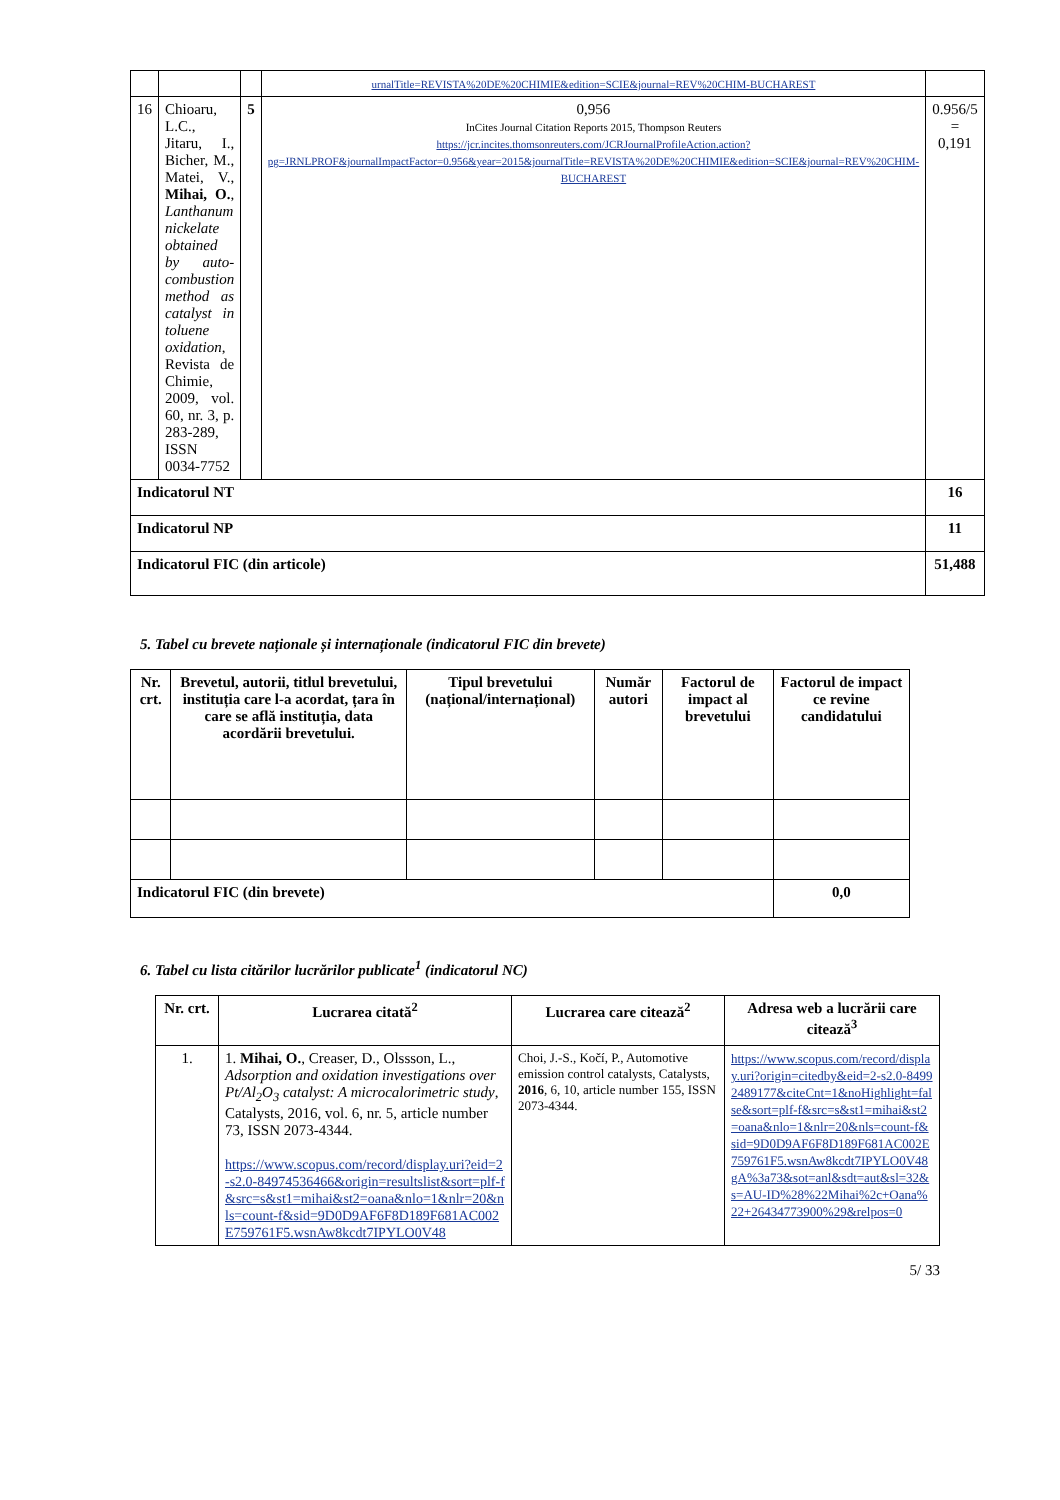| | | | urnalTitle=REVISTA%20DE%20CHIMIE&edition=SCIE&journal=REV%20CHIM-BUCHAREST | |
| 16 | Chioaru, L.C., Jitaru, I., Bicher, M., Matei, V., Mihai, O. , Lanthanum nickelate obtained by auto-combustion method as catalyst in toluene oxidation , Revista de Chimie, 2009, vol. 60, nr. 3, p. 283-289, ISSN 0034-7752 | 5 | 0,956 InCites Journal Citation Reports 2015, Thompson Reuters https://jcr.incites.thomsonreuters.com/JCRJournalProfileAction.action?pg=JRNLPROF&journalImpactFactor=0.956&year=2015&journalTitle=REVISTA%20DE%20CHIMIE&edition=SCIE&journal=REV%20CHIM-BUCHAREST | 0.956/5 = 0,191 |
| Indicatorul NT | | | | 16 |
| Indicatorul NP | | | | 11 |
| Indicatorul FIC (din articole) | | | | 51,488 |
5. Tabel cu brevete naționale și internaționale (indicatorul FIC din brevete)
| Nr. crt. | Brevetul, autorii, titlul brevetului, instituția care l-a acordat, țara în care se află instituția, data acordării brevetului. | Tipul brevetului (național/internațional) | Număr autori | Factorul de impact al brevetului | Factorul de impact ce revine candidatului |
| --- | --- | --- | --- | --- | --- |
| Indicatorul FIC (din brevete) | | | | | 0,0 |
6. Tabel cu lista citărilor lucrărilor publicate<sup>1</sup> (indicatorul NC)
| Nr. crt. | Lucrarea citată<sup>2</sup> | Lucrarea care citează<sup>2</sup> | Adresa web a lucrării care citează<sup>3</sup> |
| --- | --- | --- | --- |
| 1. | 1. Mihai, O. , Creaser, D., Olssson, L., Adsorption and oxidation investigations over Pt/Al<sub>2</sub>O<sub>3</sub> catalyst: A microcalorimetric study , Catalysts, 2016, vol. 6, nr. 5, article number 73, ISSN 2073-4344. https://www.scopus.com/record/display.uri?eid=2-s2.0-84974536466&origin=resultslist&sort=plf-f&src=s&st1=mihai&st2=oana&nlo=1&nlr=20&nls=count-f&sid=9D0D9AF6F8D189F681AC002E759761F5.wsnAw8kcdt7IPYLO0V48 | Choi, J.-S., Kočí, P., Automotive emission control catalysts, Catalysts, 2016 , 6, 10, article number 155, ISSN 2073-4344. | https://www.scopus.com/record/display.uri?origin=citedby&eid=2-s2.0-84992489177&citeCnt=1&noHighlight=false&sort=plf-f&src=s&st1=mihai&st2=oana&nlo=1&nlr=20&nls=count-f&sid=9D0D9AF6F8D189F681AC002E759761F5.wsnAw8kcdt7IPYLO0V48gA%3a73&sot=anl&sdt=aut&sl=32&s=AU-ID%28%22Mihai%2c+Oana%22+26434773900%29&relpos=0 |
5/ 33